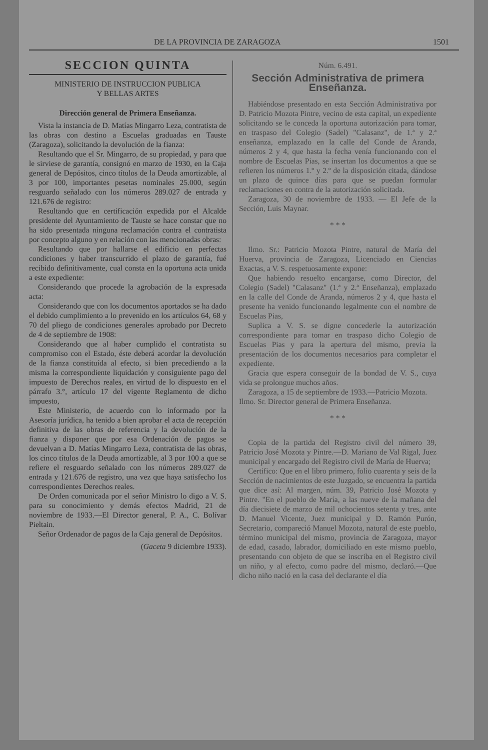DE LA PROVINCIA DE ZARAGOZA 1501
SECCION QUINTA
MINISTERIO DE INSTRUCCION PUBLICA
Y BELLAS ARTES
Dirección general de Primera Enseñanza.
Vista la instancia de D. Matías Mingarro Leza, contratista de las obras con destino a Escuelas graduadas en Tauste (Zaragoza), solicitando la devolución de la fianza:
Resultando que el Sr. Mingarro, de su propiedad, y para que le sirviese de garantía, consignó en marzo de 1930, en la Caja general de Depósitos, cinco títulos de la Deuda amortizable, al 3 por 100, importantes pesetas nominales 25.000, según resguardo señalado con los números 289.027 de entrada y 121.676 de registro:
Resultando que en certificación expedida por el Alcalde presidente del Ayuntamiento de Tauste se hace constar que no ha sido presentada ninguna reclamación contra el contratista por concepto alguno y en relación con las mencionadas obras:
Resultando que por hallarse el edificio en perfectas condiciones y haber transcurrido el plazo de garantía, fué recibido definitivamente, cual consta en la oportuna acta unida a este expediente:
Considerando que procede la agrobación de la expresada acta:
Considerando que con los documentos aportados se ha dado el debido cumplimiento a lo prevenido en los artículos 64, 68 y 70 del pliego de condiciones generales aprobado por Decreto de 4 de septiembre de 1908:
Considerando que al haber cumplido el contratista su compromiso con el Estado, éste deberá acordar la devolución de la fianza constituída al efecto, si bien precediendo a la misma la correspondiente liquidación y consiguiente pago del impuesto de Derechos reales, en virtud de lo dispuesto en el párrafo 3.°, artículo 17 del vigente Reglamento de dicho impuesto,
Este Ministerio, de acuerdo con lo informado por la Asesoría jurídica, ha tenido a bien aprobar el acta de recepción definitiva de las obras de referencia y la devolución de la fianza y disponer que por esa Ordenación de pagos se devuelvan a D. Matías Mingarro Leza, contratista de las obras, los cinco títulos de la Deuda amortizable, al 3 por 100 a que se refiere el resguardo señalado con los números 289.027 de entrada y 121.676 de registro, una vez que haya satisfecho los correspondientes Derechos reales.
De Orden comunicada por el señor Ministro lo digo a V. S. para su conocimiento y demás efectos Madrid, 21 de noviembre de 1933.—El Director general, P. A., C. Bolívar Pieltain.
Señor Ordenador de pagos de la Caja general de Depósitos.
(Gaceta 9 diciembre 1933).
Núm. 6.491.
Sección Administrativa de primera Enseñanza.
Habiéndose presentado en esta Sección Administrativa por D. Patricio Mozota Pintre, vecino de esta capital, un expediente solicitando se le conceda la oportuna autorización para tomar, en traspaso del Colegio (Sadel) "Calasanz", de 1.ª y 2.ª enseñanza, emplazado en la calle del Conde de Aranda, números 2 y 4, que hasta la fecha venía funcionando con el nombre de Escuelas Pias, se insertan los documentos a que se refieren los números 1.º y 2.º de la disposición citada, dándose un plazo de quince días para que se puedan formular reclamaciones en contra de la autorización solicitada.
Zaragoza, 30 de noviembre de 1933. — El Jefe de la Sección, Luis Maynar.
* * *
Ilmo. Sr.: Patricio Mozota Pintre, natural de María del Huerva, provincia de Zaragoza, Licenciado en Ciencias Exactas, a V. S. respetuosamente expone:
Que habiendo resuelto encargarse, como Director, del Colegio (Sadel) "Calasanz" (1.ª y 2.ª Enseñanza), emplazado en la calle del Conde de Aranda, números 2 y 4, que hasta el presente ha venido funcionando legalmente con el nombre de Escuelas Pias,
Suplica a V. S. se digne concederle la autorización correspondiente para tomar en traspaso dicho Colegio de Escuelas Pias y para la apertura del mismo, previa la presentación de los documentos necesarios para completar el expediente.
Gracia que espera conseguir de la bondad de V. S., cuya vida se prolongue muchos años.
Zaragoza, a 15 de septiembre de 1933.—Patricio Mozota.
Ilmo. Sr. Director general de Primera Enseñanza.
* * *
Copia de la partida del Registro civil del número 39, Patricio José Mozota y Pintre.—D. Mariano de Val Rigal, Juez municipal y encargado del Registro civil de María de Huerva;
Certifico: Que en el libro primero, folio cuarenta y seis de la Sección de nacimientos de este Juzgado, se encuentra la partida que dice así: Al margen, núm. 39, Patricio José Mozota y Pintre. "En el pueblo de María, a las nueve de la mañana del día diecisiete de marzo de mil ochocientos setenta y tres, ante D. Manuel Vicente, Juez municipal y D. Ramón Purón, Secretario, compareció Manuel Mozota, natural de este pueblo, término municipal del mismo, provincia de Zaragoza, mayor de edad, casado, labrador, domiciliado en este mismo pueblo, presentando con objeto de que se inscriba en el Registro civil un niño, y al efecto, como padre del mismo, declaró.—Que dicho niño nació en la casa del declarante el día